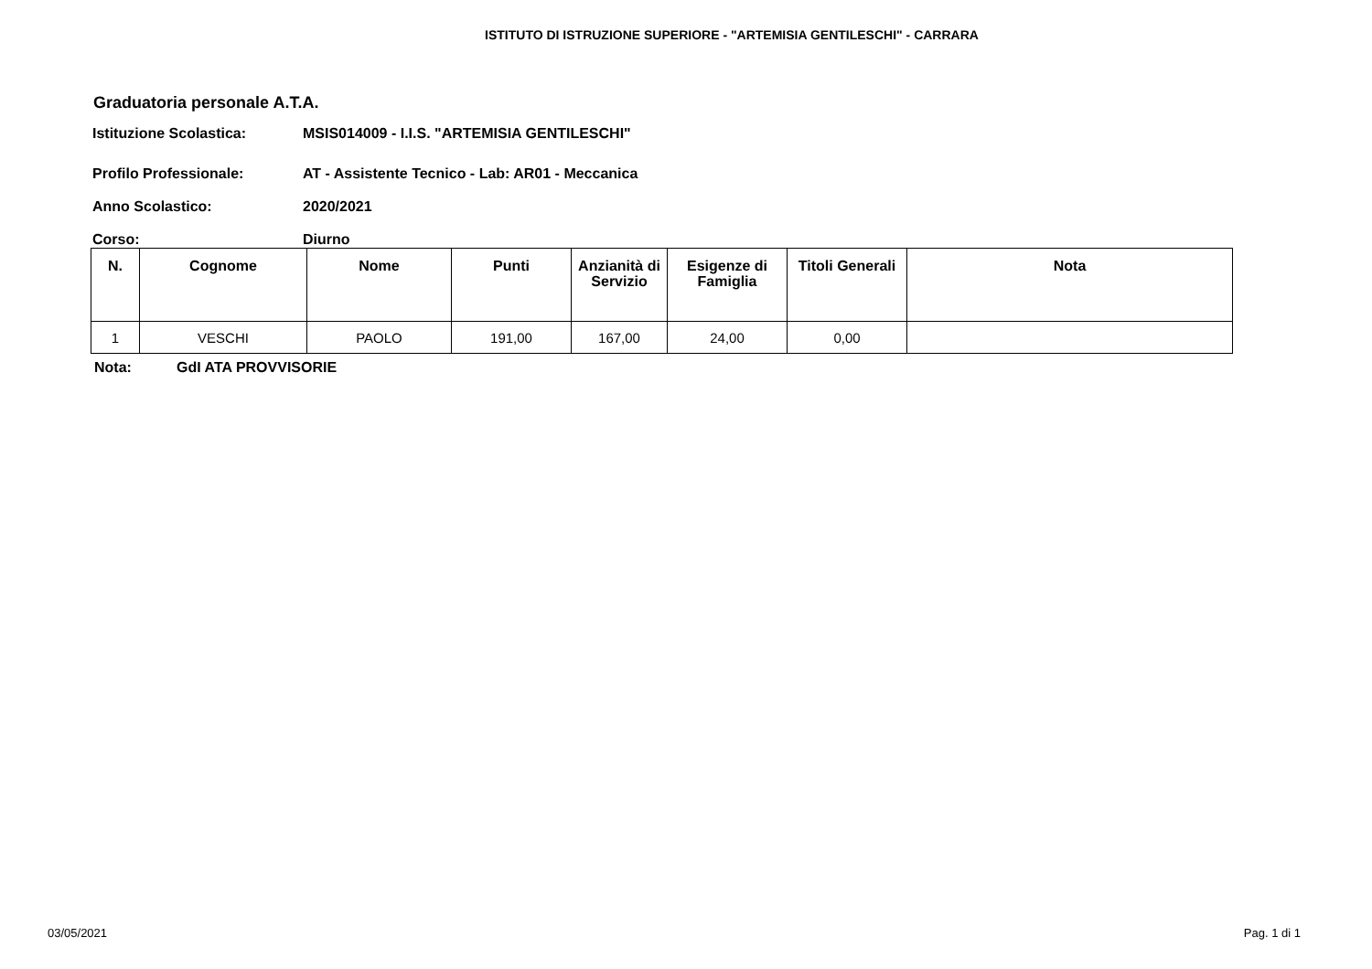ISTITUTO DI ISTRUZIONE SUPERIORE - "ARTEMISIA GENTILESCHI" - CARRARA
Graduatoria personale A.T.A.
Istituzione Scolastica: MSIS014009 - I.I.S. "ARTEMISIA GENTILESCHI"
Profilo Professionale: AT - Assistente Tecnico - Lab: AR01 - Meccanica
Anno Scolastico: 2020/2021
Corso: Diurno
| N. | Cognome | Nome | Punti | Anzianità di Servizio | Esigenze di Famiglia | Titoli Generali | Nota |
| --- | --- | --- | --- | --- | --- | --- | --- |
| 1 | VESCHI | PAOLO | 191,00 | 167,00 | 24,00 | 0,00 | |
Nota: GdI ATA PROVVISORIE
03/05/2021 Pag. 1 di 1